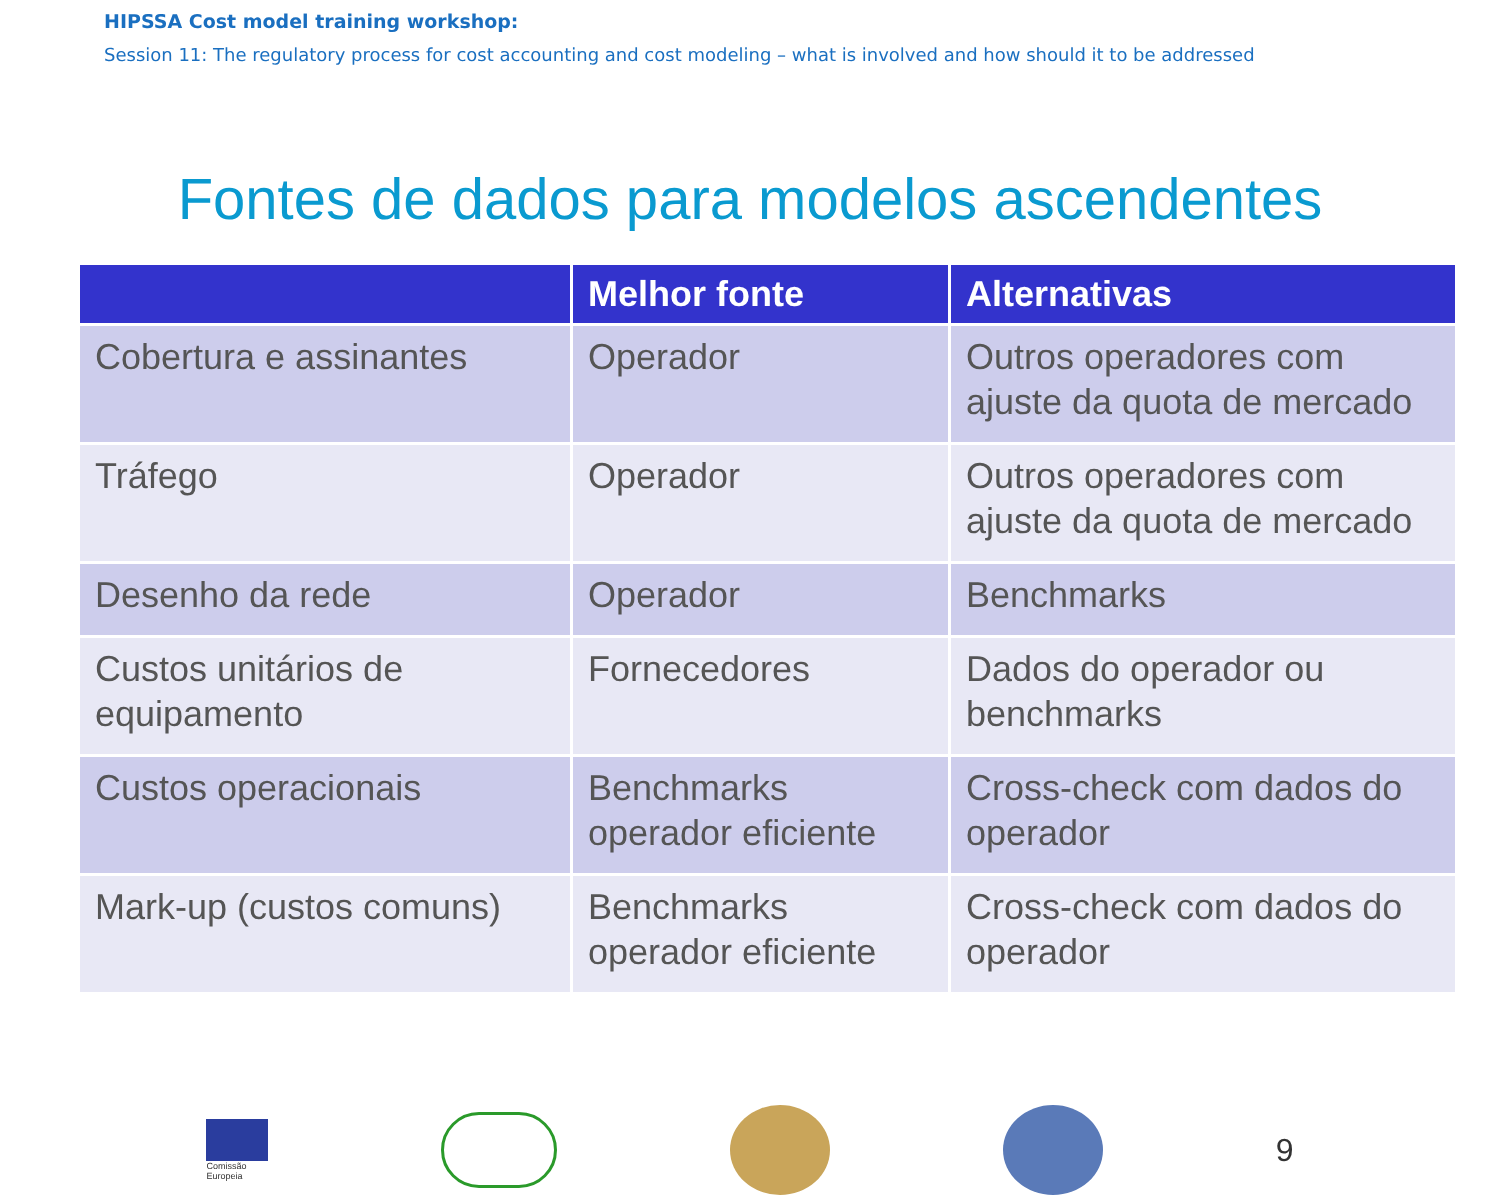HIPSSA Cost model training workshop:
Session 11: The regulatory process for cost accounting and cost modeling – what is involved and how should it to be addressed
Fontes de dados para modelos ascendentes
| | Melhor fonte | Alternativas |
| --- | --- | --- |
| Cobertura e assinantes | Operador | Outros operadores com ajuste da quota de mercado |
| Tráfego | Operador | Outros operadores com ajuste da quota de mercado |
| Desenho da rede | Operador | Benchmarks |
| Custos unitários de equipamento | Fornecedores | Dados do operador ou benchmarks |
| Custos operacionais | Benchmarks operador eficiente | Cross-check com dados do operador |
| Mark-up (custos comuns) | Benchmarks operador eficiente | Cross-check com dados do operador |
Comissão
Europeia
9